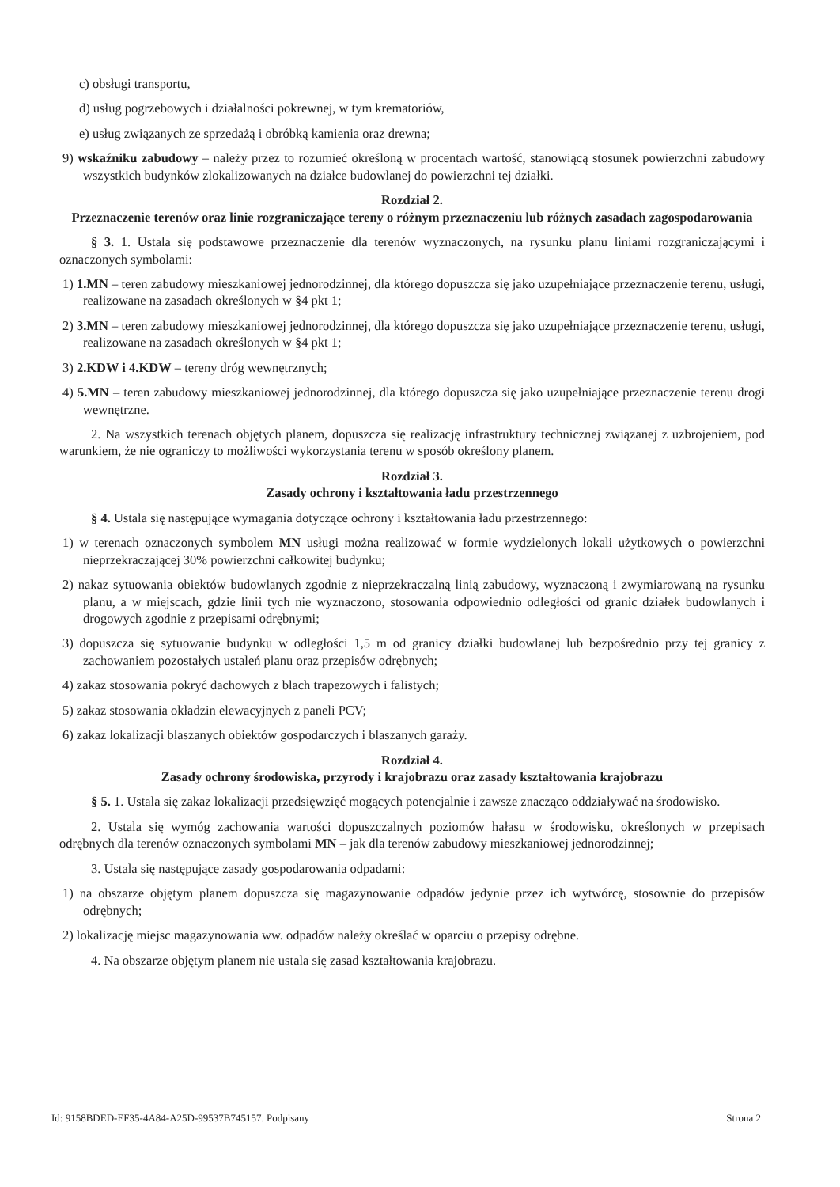c) obsługi transportu,
d) usług pogrzebowych i działalności pokrewnej, w tym krematoriów,
e) usług związanych ze sprzedażą i obróbką kamienia oraz drewna;
9) wskaźniku zabudowy – należy przez to rozumieć określoną w procentach wartość, stanowiącą stosunek powierzchni zabudowy wszystkich budynków zlokalizowanych na działce budowlanej do powierzchni tej działki.
Rozdział 2.
Przeznaczenie terenów oraz linie rozgraniczające tereny o różnym przeznaczeniu lub różnych zasadach zagospodarowania
§ 3. 1. Ustala się podstawowe przeznaczenie dla terenów wyznaczonych, na rysunku planu liniami rozgraniczającymi i oznaczonych symbolami:
1) 1.MN – teren zabudowy mieszkaniowej jednorodzinnej, dla którego dopuszcza się jako uzupełniające przeznaczenie terenu, usługi, realizowane na zasadach określonych w §4 pkt 1;
2) 3.MN – teren zabudowy mieszkaniowej jednorodzinnej, dla którego dopuszcza się jako uzupełniające przeznaczenie terenu, usługi, realizowane na zasadach określonych w §4 pkt 1;
3) 2.KDW i 4.KDW – tereny dróg wewnętrznych;
4) 5.MN – teren zabudowy mieszkaniowej jednorodzinnej, dla którego dopuszcza się jako uzupełniające przeznaczenie terenu drogi wewnętrzne.
2. Na wszystkich terenach objętych planem, dopuszcza się realizację infrastruktury technicznej związanej z uzbrojeniem, pod warunkiem, że nie ograniczy to możliwości wykorzystania terenu w sposób określony planem.
Rozdział 3.
Zasady ochrony i kształtowania ładu przestrzennego
§ 4. Ustala się następujące wymagania dotyczące ochrony i kształtowania ładu przestrzennego:
1) w terenach oznaczonych symbolem MN usługi można realizować w formie wydzielonych lokali użytkowych o powierzchni nieprzekraczającej 30% powierzchni całkowitej budynku;
2) nakaz sytuowania obiektów budowlanych zgodnie z nieprzekraczalną linią zabudowy, wyznaczoną i zwymiarowaną na rysunku planu, a w miejscach, gdzie linii tych nie wyznaczono, stosowania odpowiednio odległości od granic działek budowlanych i drogowych zgodnie z przepisami odrębnymi;
3) dopuszcza się sytuowanie budynku w odległości 1,5 m od granicy działki budowlanej lub bezpośrednio przy tej granicy z zachowaniem pozostałych ustaleń planu oraz przepisów odrębnych;
4) zakaz stosowania pokryć dachowych z blach trapezowych i falistych;
5) zakaz stosowania okładzin elewacyjnych z paneli PCV;
6) zakaz lokalizacji blaszanych obiektów gospodarczych i blaszanych garaży.
Rozdział 4.
Zasady ochrony środowiska, przyrody i krajobrazu oraz zasady kształtowania krajobrazu
§ 5. 1. Ustala się zakaz lokalizacji przedsięwzięć mogących potencjalnie i zawsze znacząco oddziaływać na środowisko.
2. Ustala się wymóg zachowania wartości dopuszczalnych poziomów hałasu w środowisku, określonych w przepisach odrębnych dla terenów oznaczonych symbolami MN – jak dla terenów zabudowy mieszkaniowej jednorodzinnej;
3. Ustala się następujące zasady gospodarowania odpadami:
1) na obszarze objętym planem dopuszcza się magazynowanie odpadów jedynie przez ich wytwórcę, stosownie do przepisów odrębnych;
2) lokalizację miejsc magazynowania ww. odpadów należy określać w oparciu o przepisy odrębne.
4. Na obszarze objętym planem nie ustala się zasad kształtowania krajobrazu.
Id: 9158BDED-EF35-4A84-A25D-99537B745157. Podpisany Strona 2